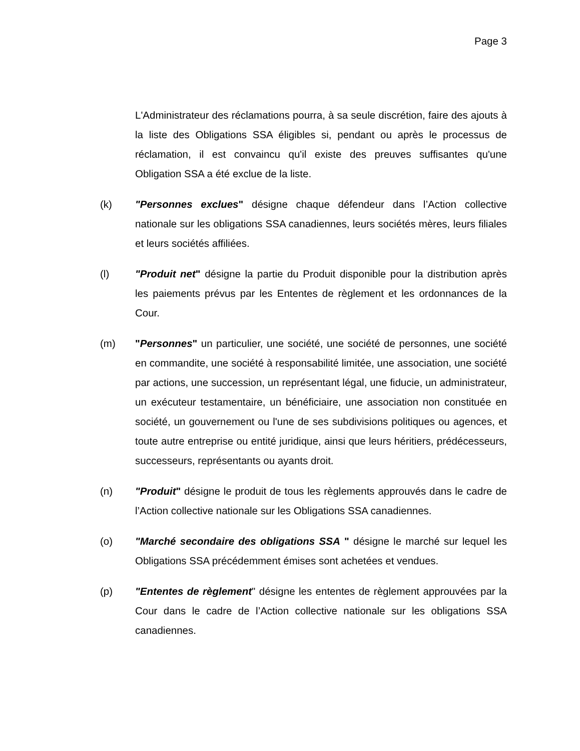Page 3
L'Administrateur des réclamations pourra, à sa seule discrétion, faire des ajouts à la liste des Obligations SSA éligibles si, pendant ou après le processus de réclamation, il est convaincu qu'il existe des preuves suffisantes qu'une Obligation SSA a été exclue de la liste.
(k) "Personnes exclues" désigne chaque défendeur dans l’Action collective nationale sur les obligations SSA canadiennes, leurs sociétés mères, leurs filiales et leurs sociétés affiliées.
(l) "Produit net" désigne la partie du Produit disponible pour la distribution après les paiements prévus par les Ententes de règlement et les ordonnances de la Cour.
(m) "Personnes" un particulier, une société, une société de personnes, une société en commandite, une société à responsabilité limitée, une association, une société par actions, une succession, un représentant légal, une fiducie, un administrateur, un exécuteur testamentaire, un bénéficiaire, une association non constituée en société, un gouvernement ou l'une de ses subdivisions politiques ou agences, et toute autre entreprise ou entité juridique, ainsi que leurs héritiers, prédécesseurs, successeurs, représentants ou ayants droit.
(n) "Produit" désigne le produit de tous les règlements approuvés dans le cadre de l’Action collective nationale sur les Obligations SSA canadiennes.
(o) "Marché secondaire des obligations SSA " désigne le marché sur lequel les Obligations SSA précédemment émises sont achetées et vendues.
(p) "Ententes de règlement" désigne les ententes de règlement approuvées par la Cour dans le cadre de l’Action collective nationale sur les obligations SSA canadiennes.